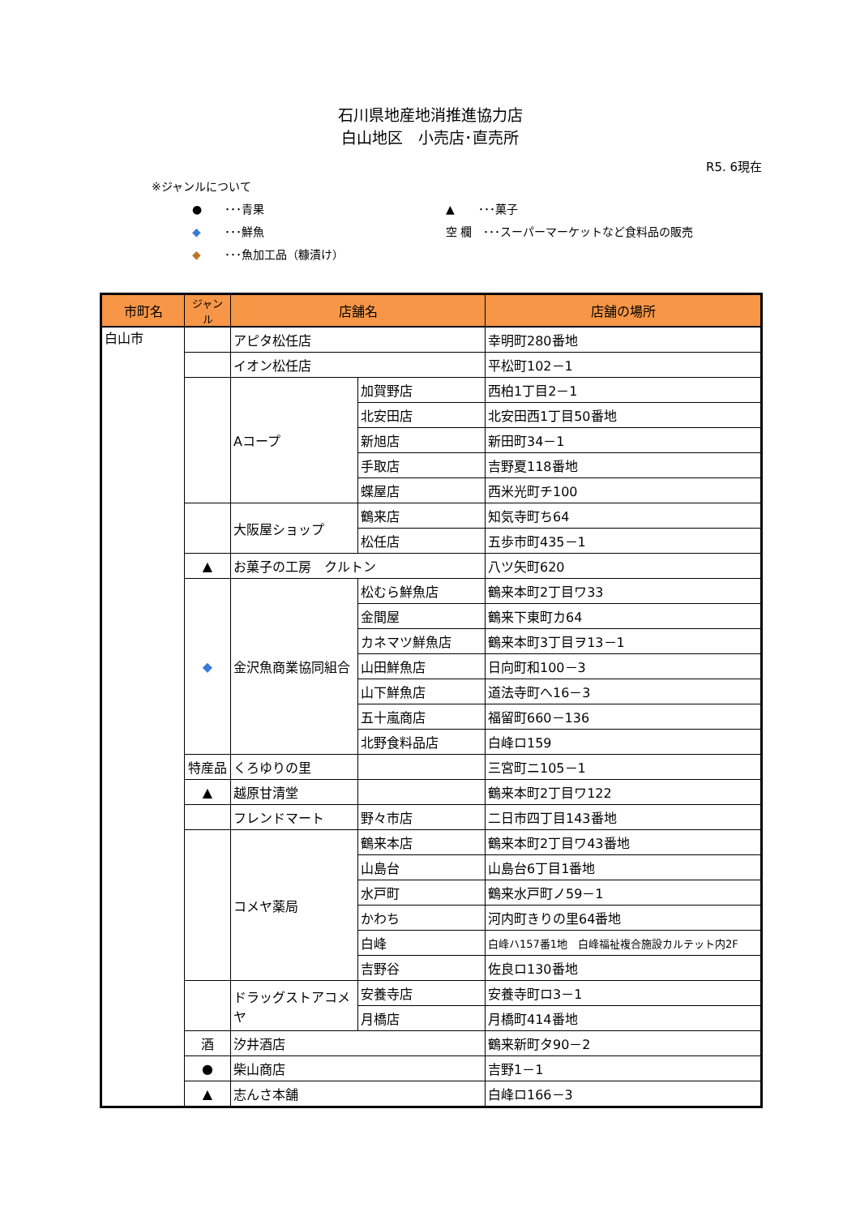石川県地産地消推進協力店
白山地区　小売店･直売所
R5. 6現在
※ジャンルについて
● ･･･青果 ▲ ･･･菓子
◆ ･･･鮮魚 空 欄　･･･スーパーマーケットなど食料品の販売
◆ ･･･魚加工品（糠漬け）
| 市町名 | ジャンル | 店舗名 | | 店舗の場所 |
| --- | --- | --- | --- | --- |
| 白山市 | | アピタ松任店 | | 幸明町280番地 |
| | | イオン松任店 | | 平松町102－1 |
| | | Aコープ | 加賀野店 | 西柏1丁目2－1 |
| | | | 北安田店 | 北安田西1丁目50番地 |
| | | | 新旭店 | 新田町34－1 |
| | | | 手取店 | 吉野夏118番地 |
| | | | 蝶屋店 | 西米光町チ100 |
| | | 大阪屋ショップ | 鶴来店 | 知気寺町ち64 |
| | | | 松任店 | 五歩市町435－1 |
| | ▲ | お菓子の工房 クルトン | | 八ツ矢町620 |
| | ◆ | 金沢魚商業協同組合 | 松むら鮮魚店 | 鶴来本町2丁目ワ33 |
| | | | 金間屋 | 鶴来下東町カ64 |
| | | | カネマツ鮮魚店 | 鶴来本町3丁目ヲ13－1 |
| | | | 山田鮮魚店 | 日向町和100－3 |
| | | | 山下鮮魚店 | 道法寺町へ16－3 |
| | | | 五十嵐商店 | 福留町660－136 |
| | | | 北野食料品店 | 白峰ロ159 |
| | 特産品 | くろゆりの里 | | 三宮町ニ105－1 |
| | ▲ | 越原甘清堂 | | 鶴来本町2丁目ワ122 |
| | | フレンドマート | 野々市店 | 二日市四丁目143番地 |
| | | コメヤ薬局 | 鶴来本店 | 鶴来本町2丁目ワ43番地 |
| | | | 山島台 | 山島台6丁目1番地 |
| | | | 水戸町 | 鶴来水戸町ノ59－1 |
| | | | かわち | 河内町きりの里64番地 |
| | | | 白峰 | 白峰ハ157番1地 白峰福祉複合施設カルテット内2F |
| | | | 吉野谷 | 佐良ロ130番地 |
| | | ドラッグストアコメヤ | 安養寺店 | 安養寺町ロ3－1 |
| | | | 月橋店 | 月橋町414番地 |
| | 酒 | 汐井酒店 | | 鶴来新町タ90－2 |
| | ● | 柴山商店 | | 吉野1－1 |
| | ▲ | 志んさ本舗 | | 白峰ロ166－3 |